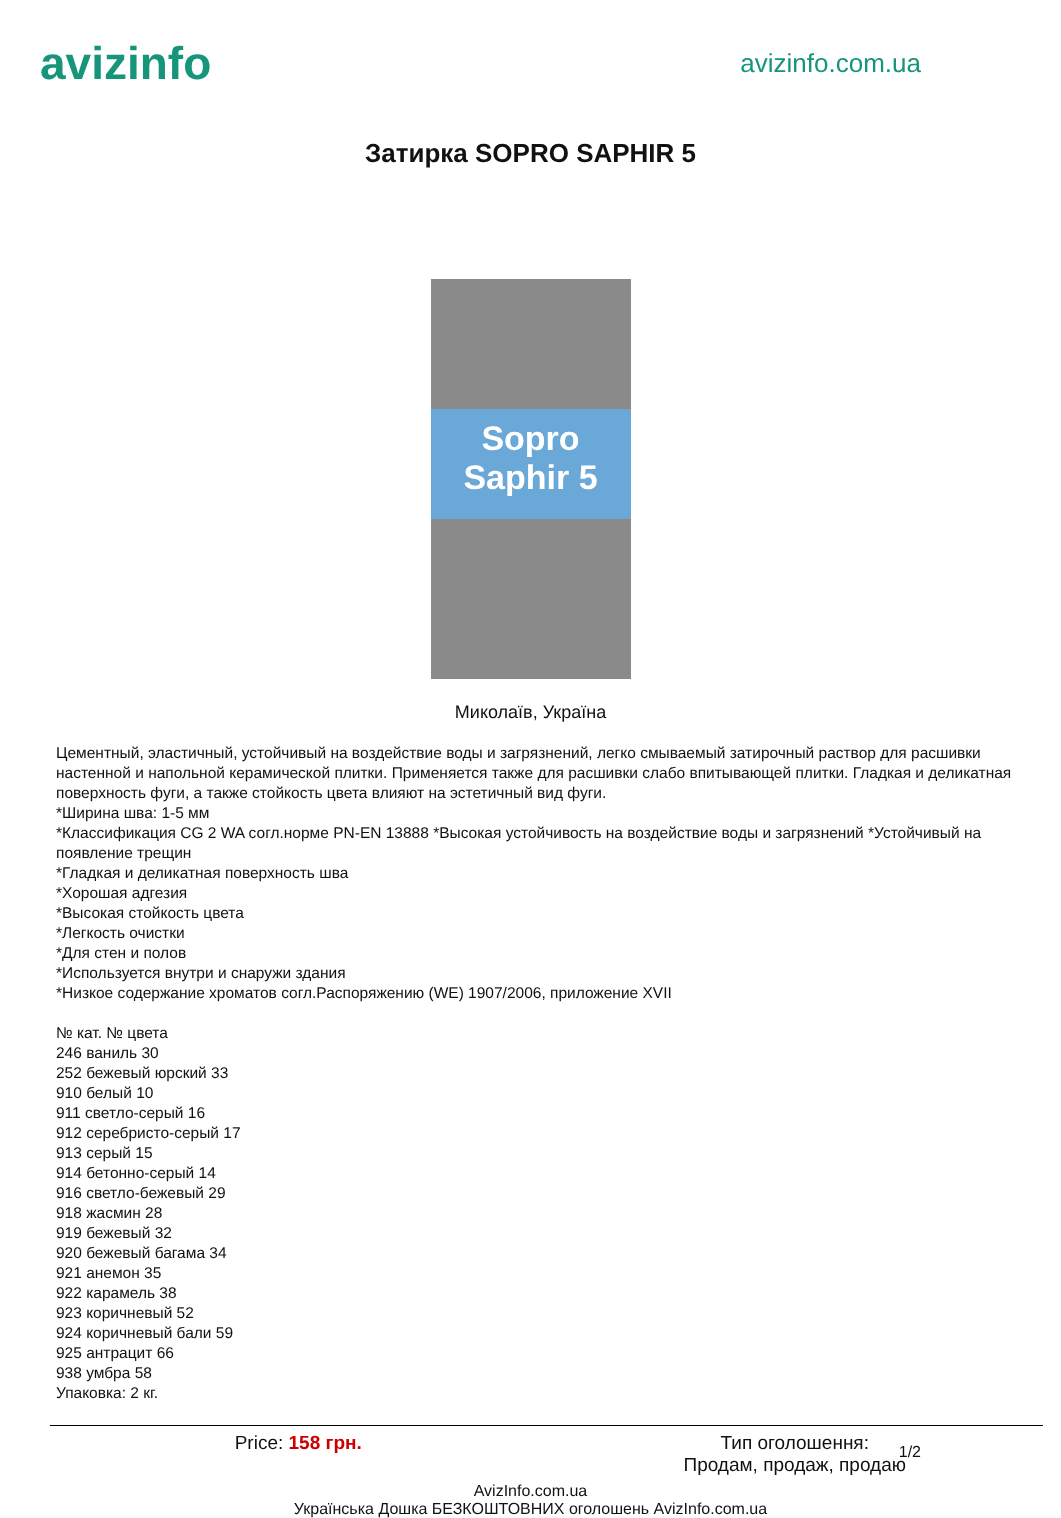avizinfo
avizinfo.com.ua
Затирка SOPRO SAPHIR 5
Sopro Saphir 5
Миколаїв, Україна
Цементный, эластичный, устойчивый на воздействие воды и загрязнений, легко смываемый затирочный раствор для расшивки настенной и напольной керамической плитки. Применяется также для расшивки слабо впитывающей плитки. Гладкая и деликатная поверхность фуги, а также стойкость цвета влияют на эстетичный вид фуги.
*Ширина шва: 1-5 мм
*Классификация CG 2 WA согл.норме PN-EN 13888 *Высокая устойчивость на воздействие воды и загрязнений *Устойчивый на появление трещин
*Гладкая и деликатная поверхность шва
*Хорошая адгезия
*Высокая стойкость цвета
*Легкость очистки
*Для стен и полов
*Используется внутри и снаружи здания
*Низкое содержание хроматов согл.Распоряжению (WE) 1907/2006, приложение XVII
№ кат. № цвета
246 ваниль 30
252 бежевый юрский 33
910 белый 10
911 светло-серый 16
912 серебристо-серый 17
913 серый 15
914 бетонно-серый 14
916 светло-бежевый 29
918 жасмин 28
919 бежевый 32
920 бежевый багама 34
921 анемон 35
922 карамель 38
923 коричневый 52
924 коричневый бали 59
925 антрацит 66
938 умбра 58
Упаковка: 2 кг.
Price: 158 грн. Тип оголошення:
Продам, продаж, продаю
AvizInfo.com.ua
Українська Дошка БЕЗКОШТОВНИХ оголошень AvizInfo.com.ua
1/2